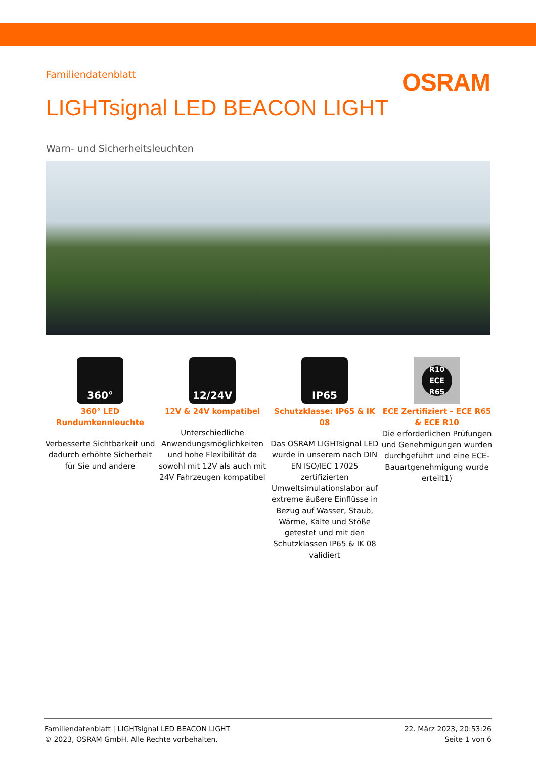OSRAM
Familiendatenblatt
LIGHTsignal LED BEACON LIGHT
Warn- und Sicherheitsleuchten
360°
360° LED Rundumkennleuchte
Verbesserte Sichtbarkeit und dadurch erhöhte Sicherheit für Sie und andere
12/24V
12V & 24V kompatibel
Unterschiedliche Anwendungsmöglichkeiten und hohe Flexibilität da sowohl mit 12V als auch mit 24V Fahrzeugen kompatibel
IP65
Schutzklasse: IP65 & IK 08
Das OSRAM LIGHTsignal LED wurde in unserem nach DIN EN ISO/IEC 17025 zertifizierten Umweltsimulationslabor auf extreme äußere Einflüsse in Bezug auf Wasser, Staub, Wärme, Kälte und Stöße getestet und mit den Schutzklassen IP65 & IK 08 validiert
R10 ECE R65
ECE Zertifiziert – ECE R65 & ECE R10
Die erforderlichen Prüfungen und Genehmigungen wurden durchgeführt und eine ECE-Bauartgenehmigung wurde erteilt1)
Familiendatenblatt | LIGHTsignal LED BEACON LIGHT
© 2023, OSRAM GmbH. Alle Rechte vorbehalten.
22. März 2023, 20:53:26
Seite 1 von 6